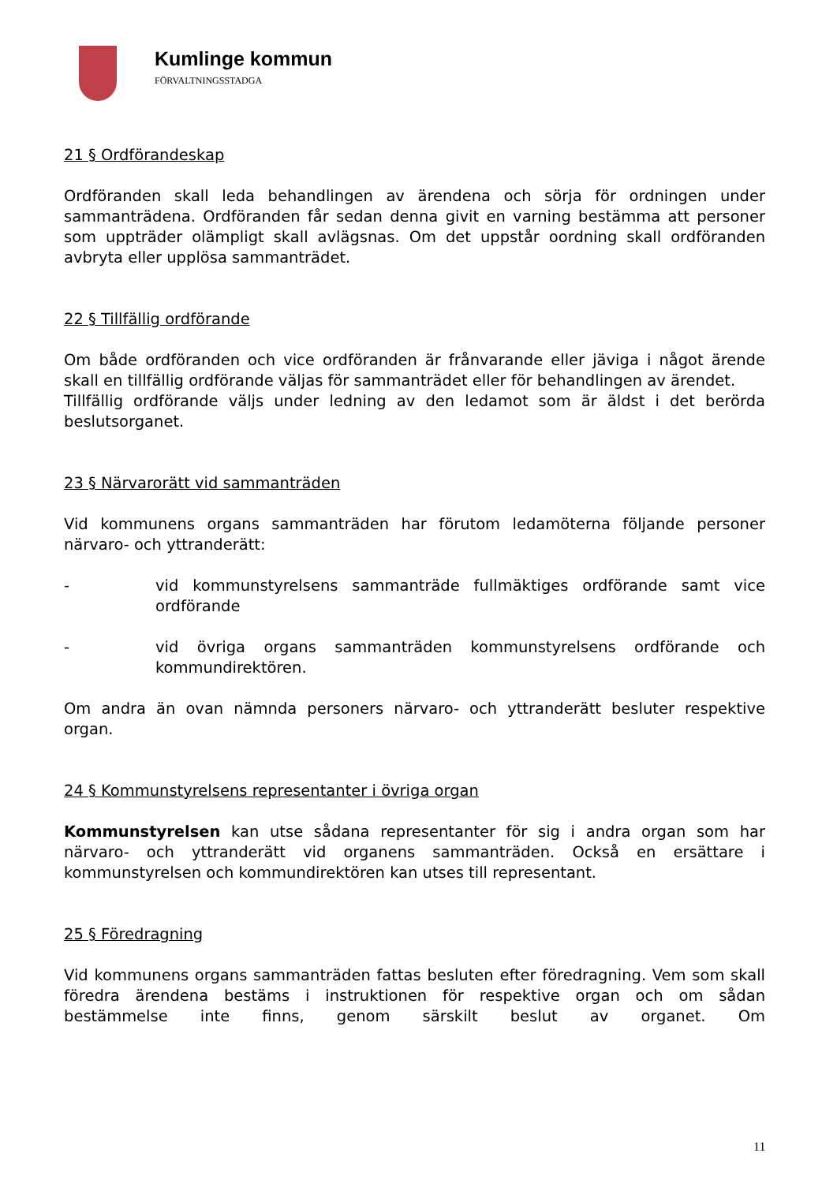Kumlinge kommun
FÖRVALTNINGSSTADGA
21 § Ordförandeskap
Ordföranden skall leda behandlingen av ärendena och sörja för ordningen under sammanträdena. Ordföranden får sedan denna givit en varning bestämma att personer som uppträder olämpligt skall avlägsnas. Om det uppstår oordning skall ordföranden avbryta eller upplösa sammanträdet.
22 § Tillfällig ordförande
Om både ordföranden och vice ordföranden är frånvarande eller jäviga i något ärende skall en tillfällig ordförande väljas för sammanträdet eller för behandlingen av ärendet.
Tillfällig ordförande väljs under ledning av den ledamot som är äldst i det berörda beslutsorganet.
23 § Närvarorätt vid sammanträden
Vid kommunens organs sammanträden har förutom ledamöterna följande personer närvaro- och yttranderätt:
- vid kommunstyrelsens sammanträde fullmäktiges ordförande samt vice ordförande
- vid övriga organs sammanträden kommunstyrelsens ordförande och kommundirektören.
Om andra än ovan nämnda personers närvaro- och yttranderätt besluter respektive organ.
24 § Kommunstyrelsens representanter i övriga organ
Kommunstyrelsen kan utse sådana representanter för sig i andra organ som har närvaro- och yttranderätt vid organens sammanträden. Också en ersättare i kommunstyrelsen och kommundirektören kan utses till representant.
25 § Föredragning
Vid kommunens organs sammanträden fattas besluten efter föredragning. Vem som skall föredra ärendena bestäms i instruktionen för respektive organ och om sådan bestämmelse inte finns, genom särskilt beslut av organet. Om
11